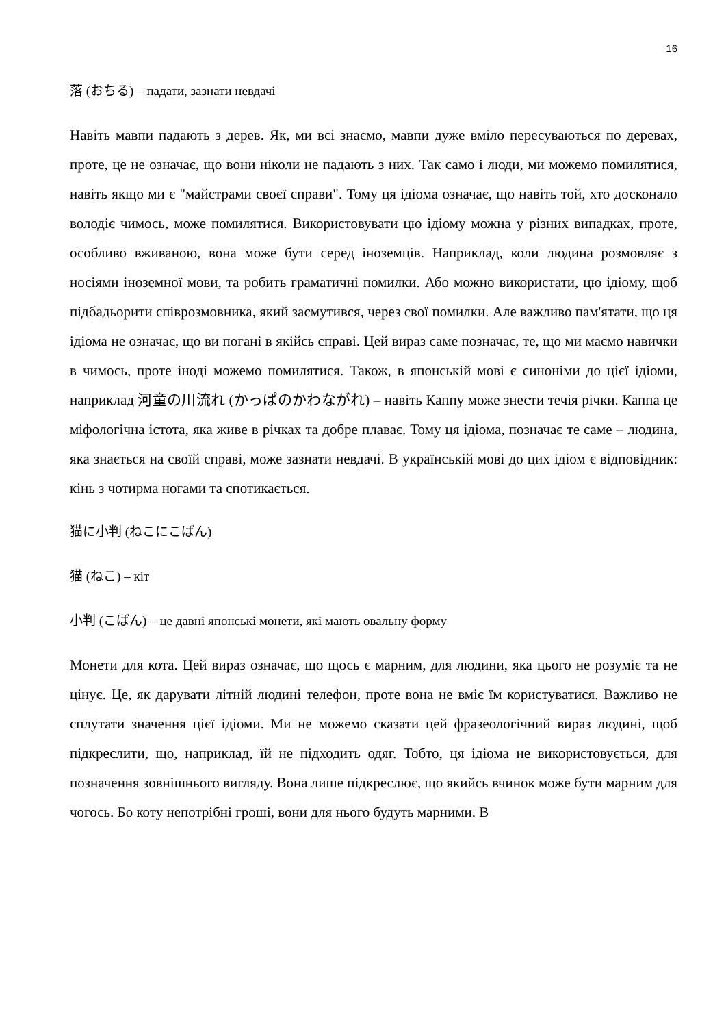16
落 (おちる) – падати, зазнати невдачі
Навіть мавпи падають з дерев. Як, ми всі знаємо, мавпи дуже вміло пересуваються по деревах, проте, це не означає, що вони ніколи не падають з них. Так само і люди, ми можемо помилятися, навіть якщо ми є "майстрами своєї справи". Тому ця ідіома означає, що навіть той, хто досконало володіє чимось, може помилятися. Використовувати цю ідіому можна у різних випадках, проте, особливо вживаною, вона може бути серед іноземців. Наприклад, коли людина розмовляє з носіями іноземної мови, та робить граматичні помилки. Або можно використати, цю ідіому, щоб підбадьорити співрозмовника, який засмутився, через свої помилки. Але важливо пам'ятати, що ця ідіома не означає, що ви погані в якійсь справі. Цей вираз саме позначає, те, що ми маємо навички в чимось, проте іноді можемо помилятися. Також, в японській мові є синоніми до цієї ідіоми, наприклад 河童の川流れ (かっぱのかわながれ) – навіть Каппу може знести течія річки. Каппа це міфологічна істота, яка живе в річках та добре плаває. Тому ця ідіома, позначає те саме – людина, яка знається на своїй справі, може зазнати невдачі. В українській мові до цих ідіом є відповідник: кінь з чотирма ногами та спотикається.
猫に小判 (ねこにこばん)
猫 (ねこ) – кіт
小判 (こばん) – це давні японські монети, які мають овальну форму
Монети для кота. Цей вираз означає, що щось є марним, для людини, яка цього не розуміє та не цінує. Це, як дарувати літній людині телефон, проте вона не вміє їм користуватися. Важливо не сплутати значення цієї ідіоми. Ми не можемо сказати цей фразеологічний вираз людині, щоб підкреслити, що, наприклад, їй не підходить одяг. Тобто, ця ідіома не використовується, для позначення зовнішнього вигляду. Вона лише підкреслює, що якийсь вчинок може бути марним для чогось. Бо коту непотрібні гроші, вони для нього будуть марними. В